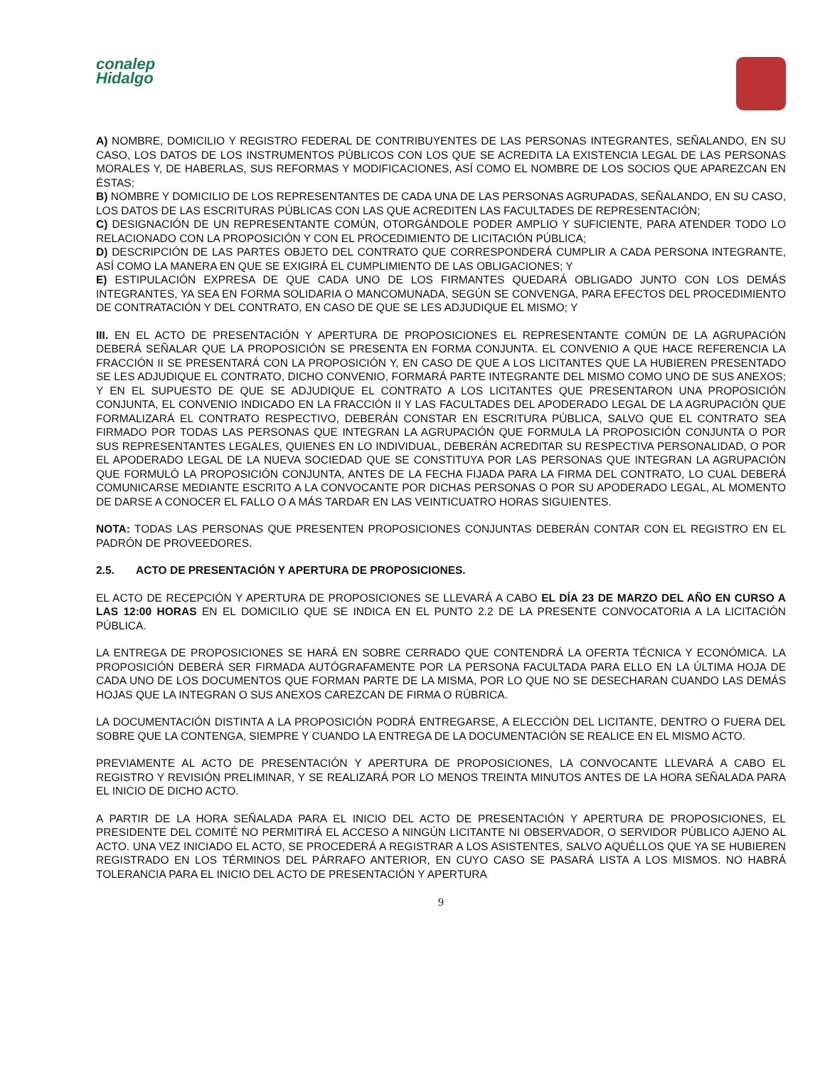conalep
Hidalgo
A) NOMBRE, DOMICILIO Y REGISTRO FEDERAL DE CONTRIBUYENTES DE LAS PERSONAS INTEGRANTES, SEÑALANDO, EN SU CASO, LOS DATOS DE LOS INSTRUMENTOS PÚBLICOS CON LOS QUE SE ACREDITA LA EXISTENCIA LEGAL DE LAS PERSONAS MORALES Y, DE HABERLAS, SUS REFORMAS Y MODIFICACIONES, ASÍ COMO EL NOMBRE DE LOS SOCIOS QUE APAREZCAN EN ÉSTAS;
B) NOMBRE Y DOMICILIO DE LOS REPRESENTANTES DE CADA UNA DE LAS PERSONAS AGRUPADAS, SEÑALANDO, EN SU CASO, LOS DATOS DE LAS ESCRITURAS PÚBLICAS CON LAS QUE ACREDITEN LAS FACULTADES DE REPRESENTACIÓN;
C) DESIGNACIÓN DE UN REPRESENTANTE COMÚN, OTORGÁNDOLE PODER AMPLIO Y SUFICIENTE, PARA ATENDER TODO LO RELACIONADO CON LA PROPOSICIÓN Y CON EL PROCEDIMIENTO DE LICITACIÓN PÚBLICA;
D) DESCRIPCIÓN DE LAS PARTES OBJETO DEL CONTRATO QUE CORRESPONDERÁ CUMPLIR A CADA PERSONA INTEGRANTE, ASÍ COMO LA MANERA EN QUE SE EXIGIRÁ EL CUMPLIMIENTO DE LAS OBLIGACIONES; Y
E) ESTIPULACIÓN EXPRESA DE QUE CADA UNO DE LOS FIRMANTES QUEDARÁ OBLIGADO JUNTO CON LOS DEMÁS INTEGRANTES, YA SEA EN FORMA SOLIDARIA O MANCOMUNADA, SEGÚN SE CONVENGA, PARA EFECTOS DEL PROCEDIMIENTO DE CONTRATACIÓN Y DEL CONTRATO, EN CASO DE QUE SE LES ADJUDIQUE EL MISMO; Y
III. EN EL ACTO DE PRESENTACIÓN Y APERTURA DE PROPOSICIONES EL REPRESENTANTE COMÚN DE LA AGRUPACIÓN DEBERÁ SEÑALAR QUE LA PROPOSICIÓN SE PRESENTA EN FORMA CONJUNTA. EL CONVENIO A QUE HACE REFERENCIA LA FRACCIÓN II SE PRESENTARÁ CON LA PROPOSICIÓN Y, EN CASO DE QUE A LOS LICITANTES QUE LA HUBIEREN PRESENTADO SE LES ADJUDIQUE EL CONTRATO, DICHO CONVENIO, FORMARÁ PARTE INTEGRANTE DEL MISMO COMO UNO DE SUS ANEXOS; Y EN EL SUPUESTO DE QUE SE ADJUDIQUE EL CONTRATO A LOS LICITANTES QUE PRESENTARON UNA PROPOSICIÓN CONJUNTA, EL CONVENIO INDICADO EN LA FRACCIÓN II Y LAS FACULTADES DEL APODERADO LEGAL DE LA AGRUPACIÓN QUE FORMALIZARÁ EL CONTRATO RESPECTIVO, DEBERÁN CONSTAR EN ESCRITURA PÚBLICA, SALVO QUE EL CONTRATO SEA FIRMADO POR TODAS LAS PERSONAS QUE INTEGRAN LA AGRUPACIÓN QUE FORMULA LA PROPOSICIÓN CONJUNTA O POR SUS REPRESENTANTES LEGALES, QUIENES EN LO INDIVIDUAL, DEBERÁN ACREDITAR SU RESPECTIVA PERSONALIDAD, O POR EL APODERADO LEGAL DE LA NUEVA SOCIEDAD QUE SE CONSTITUYA POR LAS PERSONAS QUE INTEGRAN LA AGRUPACIÓN QUE FORMULÓ LA PROPOSICIÓN CONJUNTA, ANTES DE LA FECHA FIJADA PARA LA FIRMA DEL CONTRATO, LO CUAL DEBERÁ COMUNICARSE MEDIANTE ESCRITO A LA CONVOCANTE POR DICHAS PERSONAS O POR SU APODERADO LEGAL, AL MOMENTO DE DARSE A CONOCER EL FALLO O A MÁS TARDAR EN LAS VEINTICUATRO HORAS SIGUIENTES.
NOTA: TODAS LAS PERSONAS QUE PRESENTEN PROPOSICIONES CONJUNTAS DEBERÁN CONTAR CON EL REGISTRO EN EL PADRÓN DE PROVEEDORES.
2.5. ACTO DE PRESENTACIÓN Y APERTURA DE PROPOSICIONES.
EL ACTO DE RECEPCIÓN Y APERTURA DE PROPOSICIONES SE LLEVARÁ A CABO EL DÍA 23 DE MARZO DEL AÑO EN CURSO A LAS 12:00 HORAS EN EL DOMICILIO QUE SE INDICA EN EL PUNTO 2.2 DE LA PRESENTE CONVOCATORIA A LA LICITACIÓN PÚBLICA.
LA ENTREGA DE PROPOSICIONES SE HARÁ EN SOBRE CERRADO QUE CONTENDRÁ LA OFERTA TÉCNICA Y ECONÓMICA. LA PROPOSICIÓN DEBERÁ SER FIRMADA AUTÓGRAFAMENTE POR LA PERSONA FACULTADA PARA ELLO EN LA ÚLTIMA HOJA DE CADA UNO DE LOS DOCUMENTOS QUE FORMAN PARTE DE LA MISMA, POR LO QUE NO SE DESECHARAN CUANDO LAS DEMÁS HOJAS QUE LA INTEGRAN O SUS ANEXOS CAREZCAN DE FIRMA O RÚBRICA.
LA DOCUMENTACIÓN DISTINTA A LA PROPOSICIÓN PODRÁ ENTREGARSE, A ELECCIÓN DEL LICITANTE, DENTRO O FUERA DEL SOBRE QUE LA CONTENGA, SIEMPRE Y CUANDO LA ENTREGA DE LA DOCUMENTACIÓN SE REALICE EN EL MISMO ACTO.
PREVIAMENTE AL ACTO DE PRESENTACIÓN Y APERTURA DE PROPOSICIONES, LA CONVOCANTE LLEVARÁ A CABO EL REGISTRO Y REVISIÓN PRELIMINAR, Y SE REALIZARÁ POR LO MENOS TREINTA MINUTOS ANTES DE LA HORA SEÑALADA PARA EL INICIO DE DICHO ACTO.
A PARTIR DE LA HORA SEÑALADA PARA EL INICIO DEL ACTO DE PRESENTACIÓN Y APERTURA DE PROPOSICIONES, EL PRESIDENTE DEL COMITÉ NO PERMITIRÁ EL ACCESO A NINGÚN LICITANTE NI OBSERVADOR, O SERVIDOR PÚBLICO AJENO AL ACTO. UNA VEZ INICIADO EL ACTO, SE PROCEDERÁ A REGISTRAR A LOS ASISTENTES, SALVO AQUÉLLOS QUE YA SE HUBIEREN REGISTRADO EN LOS TÉRMINOS DEL PÁRRAFO ANTERIOR, EN CUYO CASO SE PASARÁ LISTA A LOS MISMOS. NO HABRÁ TOLERANCIA PARA EL INICIO DEL ACTO DE PRESENTACIÓN Y APERTURA
9